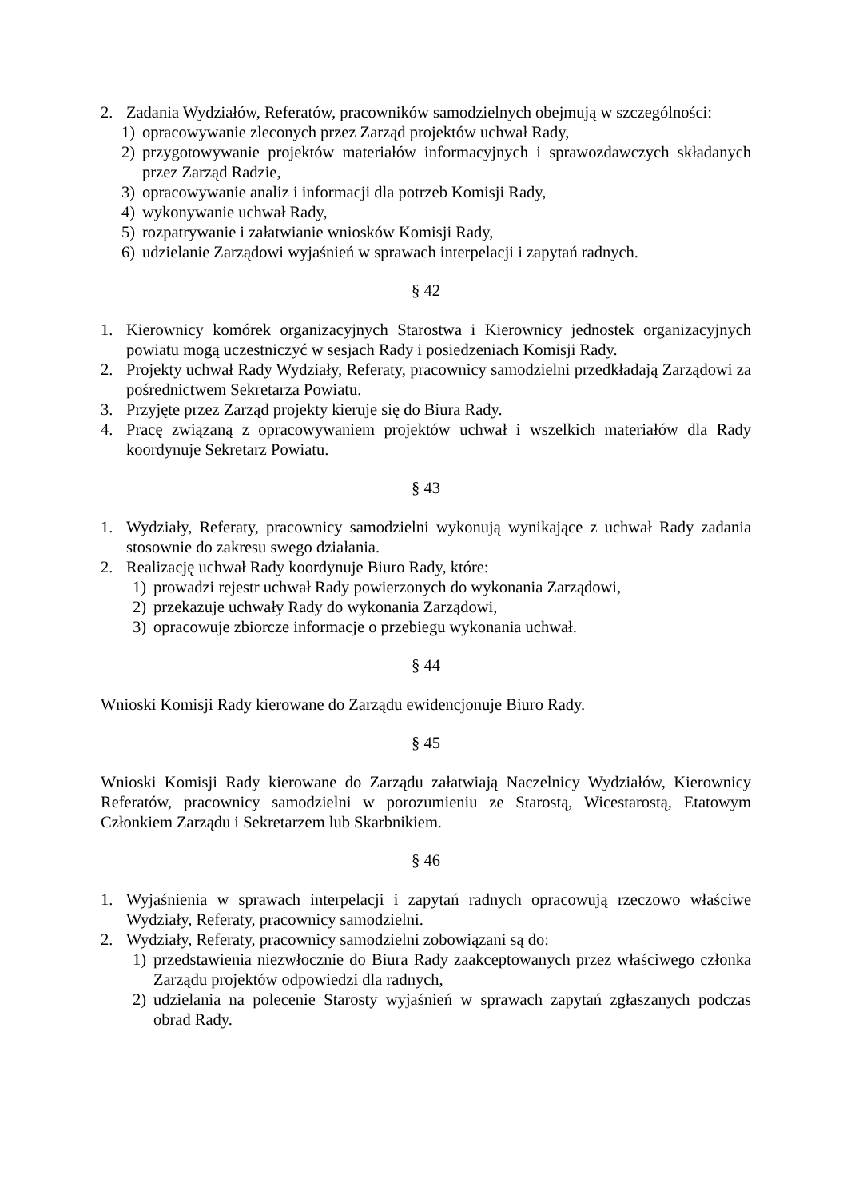2. Zadania Wydziałów, Referatów, pracowników samodzielnych obejmują w szczególności:
1) opracowywanie zleconych przez Zarząd projektów uchwał Rady,
2) przygotowywanie projektów materiałów informacyjnych i sprawozdawczych składanych przez Zarząd Radzie,
3) opracowywanie analiz i informacji dla potrzeb Komisji Rady,
4) wykonywanie uchwał Rady,
5) rozpatrywanie i załatwianie wniosków Komisji Rady,
6) udzielanie Zarządowi wyjaśnień w sprawach interpelacji i zapytań radnych.
§ 42
1. Kierownicy komórek organizacyjnych Starostwa i Kierownicy jednostek organizacyjnych powiatu mogą uczestniczyć w sesjach Rady i posiedzeniach Komisji Rady.
2. Projekty uchwał Rady Wydziały, Referaty, pracownicy samodzielni przedkładają Zarządowi za pośrednictwem Sekretarza Powiatu.
3. Przyjęte przez Zarząd projekty kieruje się do Biura Rady.
4. Pracę związaną z opracowywaniem projektów uchwał i wszelkich materiałów dla Rady koordynuje Sekretarz Powiatu.
§ 43
1. Wydziały, Referaty, pracownicy samodzielni wykonują wynikające z uchwał Rady zadania stosownie do zakresu swego działania.
2. Realizację uchwał Rady koordynuje Biuro Rady, które:
1) prowadzi rejestr uchwał Rady powierzonych do wykonania Zarządowi,
2) przekazuje uchwały Rady do wykonania Zarządowi,
3) opracowuje zbiorcze informacje o przebiegu wykonania uchwał.
§ 44
Wnioski Komisji Rady kierowane do Zarządu ewidencjonuje Biuro Rady.
§ 45
Wnioski Komisji Rady kierowane do Zarządu załatwiają Naczelnicy Wydziałów, Kierownicy Referatów, pracownicy samodzielni w porozumieniu ze Starostą, Wicestarostą, Etatowym Członkiem Zarządu i Sekretarzem lub Skarbnikiem.
§ 46
1. Wyjaśnienia w sprawach interpelacji i zapytań radnych opracowują rzeczowo właściwe Wydziały, Referaty, pracownicy samodzielni.
2. Wydziały, Referaty, pracownicy samodzielni zobowiązani są do:
1) przedstawienia niezwłocznie do Biura Rady zaakceptowanych przez właściwego członka Zarządu projektów odpowiedzi dla radnych,
2) udzielania na polecenie Starosty wyjaśnień w sprawach zapytań zgłaszanych podczas obrad Rady.